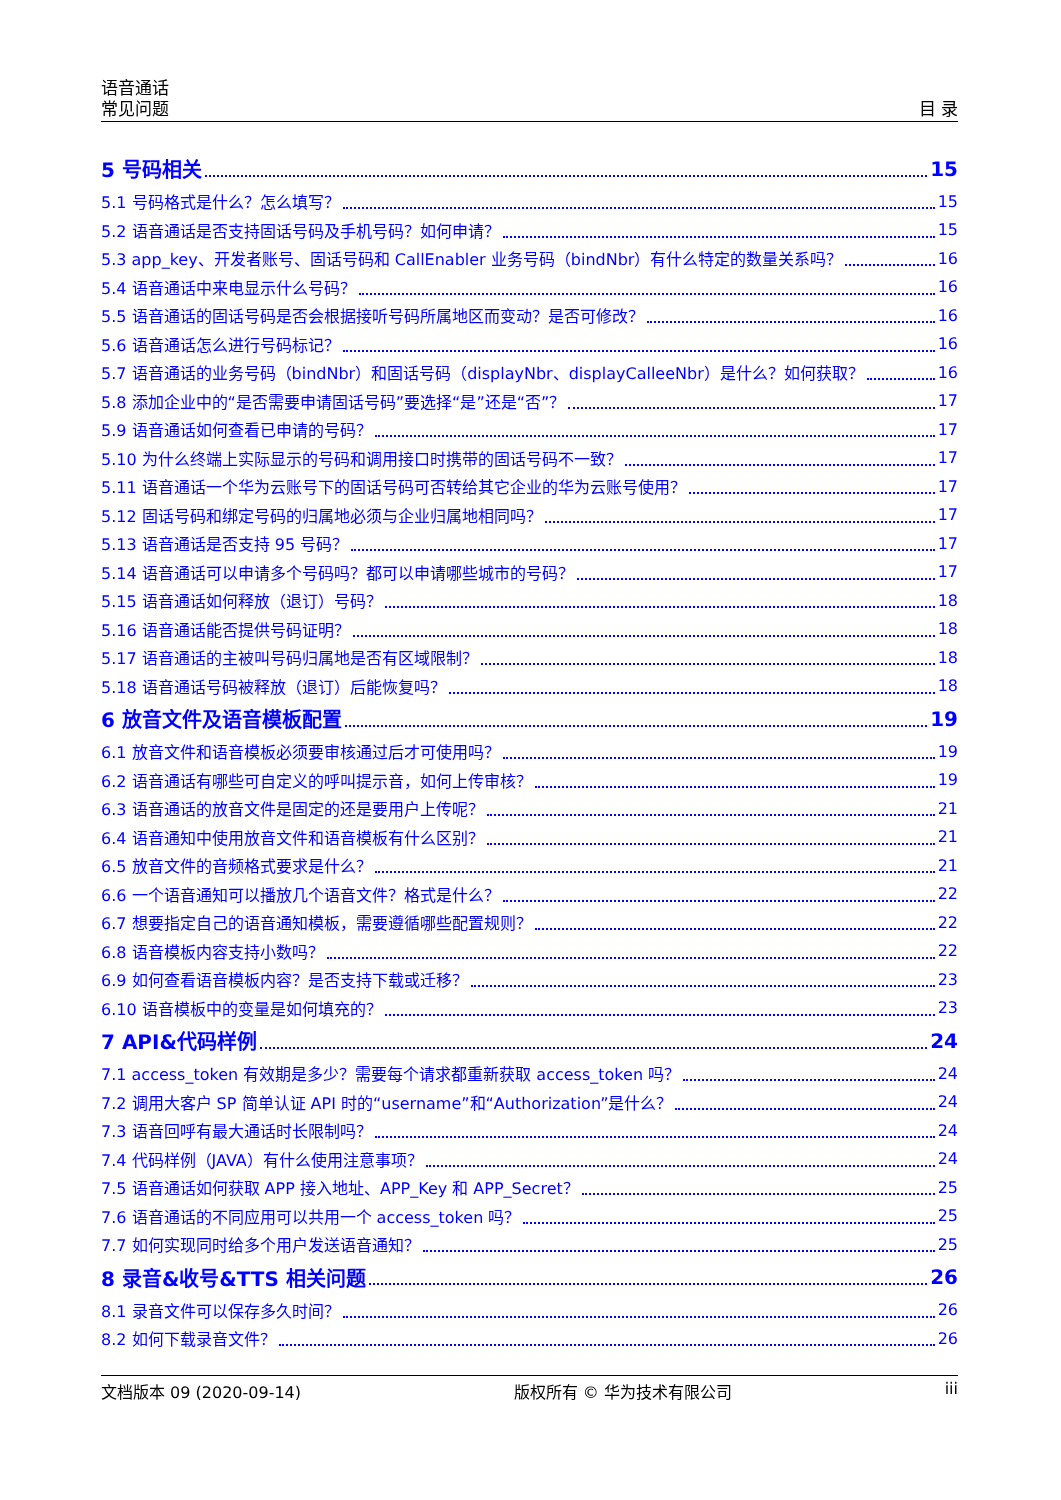语音通话
常见问题 目 录
5 号码相关 15
5.1 号码格式是什么？怎么填写？ 15
5.2 语音通话是否支持固话号码及手机号码？如何申请？ 15
5.3 app_key、开发者账号、固话号码和 CallEnabler 业务号码（bindNbr）有什么特定的数量关系吗？ 16
5.4 语音通话中来电显示什么号码？ 16
5.5 语音通话的固话号码是否会根据接听号码所属地区而变动？是否可修改？ 16
5.6 语音通话怎么进行号码标记？ 16
5.7 语音通话的业务号码（bindNbr）和固话号码（displayNbr、displayCalleeNbr）是什么？如何获取？ 16
5.8 添加企业中的“是否需要申请固话号码”要选择“是”还是“否”？ 17
5.9 语音通话如何查看已申请的号码？ 17
5.10 为什么终端上实际显示的号码和调用接口时携带的固话号码不一致？ 17
5.11 语音通话一个华为云账号下的固话号码可否转给其它企业的华为云账号使用？ 17
5.12 固话号码和绑定号码的归属地必须与企业归属地相同吗？ 17
5.13 语音通话是否支持 95 号码？ 17
5.14 语音通话可以申请多个号码吗？都可以申请哪些城市的号码？ 17
5.15 语音通话如何释放（退订）号码？ 18
5.16 语音通话能否提供号码证明？ 18
5.17 语音通话的主被叫号码归属地是否有区域限制？ 18
5.18 语音通话号码被释放（退订）后能恢复吗？ 18
6 放音文件及语音模板配置 19
6.1 放音文件和语音模板必须要审核通过后才可使用吗？ 19
6.2 语音通话有哪些可自定义的呼叫提示音，如何上传审核？ 19
6.3 语音通话的放音文件是固定的还是要用户上传呢？ 21
6.4 语音通知中使用放音文件和语音模板有什么区别？ 21
6.5 放音文件的音频格式要求是什么？ 21
6.6 一个语音通知可以播放几个语音文件？格式是什么？ 22
6.7 想要指定自己的语音通知模板，需要遵循哪些配置规则？ 22
6.8 语音模板内容支持小数吗？ 22
6.9 如何查看语音模板内容？是否支持下载或迁移？ 23
6.10 语音模板中的变量是如何填充的？ 23
7 API&代码样例 24
7.1 access_token 有效期是多少？需要每个请求都重新获取 access_token 吗？ 24
7.2 调用大客户 SP 简单认证 API 时的“username”和“Authorization”是什么？ 24
7.3 语音回呼有最大通话时长限制吗？ 24
7.4 代码样例（JAVA）有什么使用注意事项？ 24
7.5 语音通话如何获取 APP 接入地址、APP_Key 和 APP_Secret？ 25
7.6 语音通话的不同应用可以共用一个 access_token 吗？ 25
7.7 如何实现同时给多个用户发送语音通知？ 25
8 录音&收号&TTS 相关问题 26
8.1 录音文件可以保存多久时间？ 26
8.2 如何下载录音文件？ 26
文档版本 09 (2020-09-14) 版权所有 © 华为技术有限公司 iii